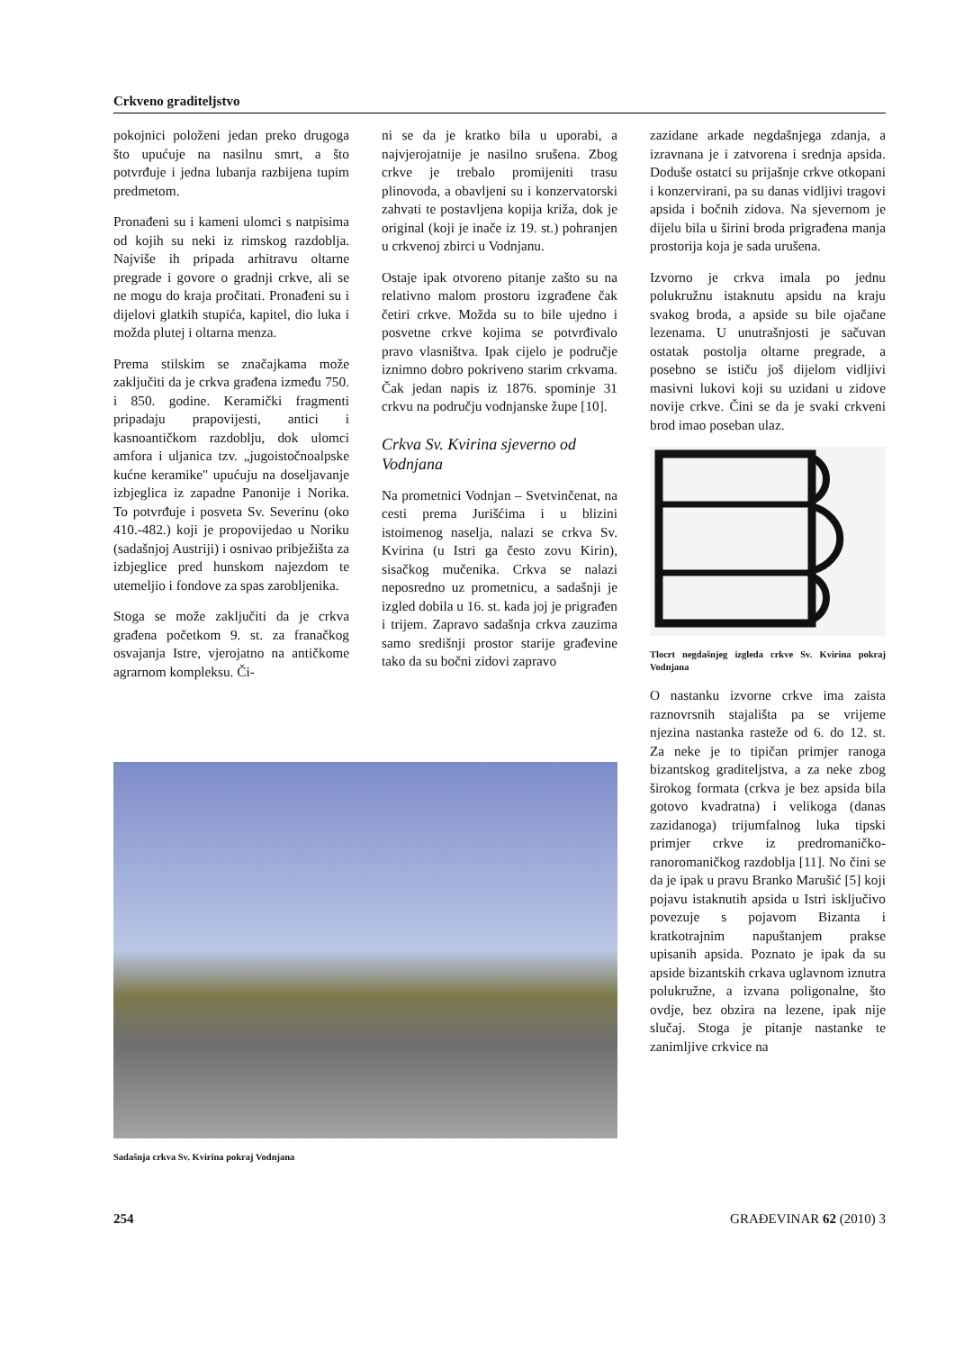Crkveno graditeljstvo
pokojnici položeni jedan preko drugoga što upućuje na nasilnu smrt, a što potvrđuje i jedna lubanja razbijena tupim predmetom.
Pronađeni su i kameni ulomci s natpisima od kojih su neki iz rimskog razdoblja. Najviše ih pripada arhitravu oltarne pregrade i govore o gradnji crkve, ali se ne mogu do kraja pročitati. Pronađeni su i dijelovi glatkih stupića, kapitel, dio luka i možda plutej i oltarna menza.
Prema stilskim se značajkama može zaključiti da je crkva građena između 750. i 850. godine. Keramički fragmenti pripadaju prapovijesti, antici i kasnoantičkom razdoblju, dok ulomci amfora i uljanica tzv. „jugoistočnoalpske kućne keramike" upućuju na doseljavanje izbjeglica iz zapadne Panonije i Norika. To potvrđuje i posveta Sv. Severinu (oko 410.-482.) koji je propovijedao u Noriku (sadašnjoj Austriji) i osnivao pribježišta za izbjeglice pred hunskom najezdom te utemeljio i fondove za spas zarobljenika.
Stoga se može zaključiti da je crkva građena početkom 9. st. za franačkog osvajanja Istre, vjerojatno na antičkome agrarnom kompleksu. Či-
ni se da je kratko bila u uporabi, a najvjerojatnije je nasilno srušena. Zbog crkve je trebalo promijeniti trasu plinovoda, a obavljeni su i konzervatorski zahvati te postavljena kopija križa, dok je original (koji je inače iz 19. st.) pohranjen u crkvenoj zbirci u Vodnjanu.
Ostaje ipak otvoreno pitanje zašto su na relativno malom prostoru izgrađene čak četiri crkve. Možda su to bile ujedno i posvetne crkve kojima se potvrđivalo pravo vlasništva. Ipak cijelo je područje iznimno dobro pokriveno starim crkvama. Čak jedan napis iz 1876. spominje 31 crkvu na području vodnjanske župe [10].
Crkva Sv. Kvirina sjeverno od Vodnjana
Na prometnici Vodnjan – Svetvinčenat, na cesti prema Jurišćima i u blizini istoimenog naselja, nalazi se crkva Sv. Kvirina (u Istri ga često zovu Kirin), sisačkog mučenika. Crkva se nalazi neposredno uz prometnicu, a sadašnji je izgled dobila u 16. st. kada joj je prigrađen i trijem. Zapravo sadašnja crkva zauzima samo središnji prostor starije građevine tako da su bočni zidovi zapravo
zazidane arkade negdašnjega zdanja, a izravnana je i zatvorena i srednja apsida. Doduše ostatci su prijašnje crkve otkopani i konzervirani, pa su danas vidljivi tragovi apsida i bočnih zidova. Na sjevernom je dijelu bila u širini broda prigrađena manja prostorija koja je sada urušena.
Izvorno je crkva imala po jednu polukružnu istaknutu apsidu na kraju svakog broda, a apside su bile ojačane lezenama. U unutrašnjosti je sačuvan ostatak postolja oltarne pregrade, a posebno se ističu još dijelom vidljivi masivni lukovi koji su uzidani u zidove novije crkve. Čini se da je svaki crkveni brod imao poseban ulaz.
Tlocrt negdašnjeg izgleda crkve Sv. Kvirina pokraj Vodnjana
O nastanku izvorne crkve ima zaista raznovrsnih stajališta pa se vrijeme njezina nastanka rasteže od 6. do 12. st. Za neke je to tipičan primjer ranoga bizantskog graditeljstva, a za neke zbog širokog formata (crkva je bez apsida bila gotovo kvadratna) i velikoga (danas zazidanoga) trijumfalnog luka tipski primjer crkve iz predromaničko-ranoromaničkog razdoblja [11]. No čini se da je ipak u pravu Branko Marušić [5] koji pojavu istaknutih apsida u Istri isključivo povezuje s pojavom Bizanta i kratkotrajnim napuštanjem prakse upisanih apsida. Poznato je ipak da su apside bizantskih crkava uglavnom iznutra polukružne, a izvana poligonalne, što ovdje, bez obzira na lezene, ipak nije slučaj. Stoga je pitanje nastanke te zanimljive crkvice na
Sadašnja crkva Sv. Kvirina pokraj Vodnjana
254 GRAĐEVINAR 62 (2010) 3